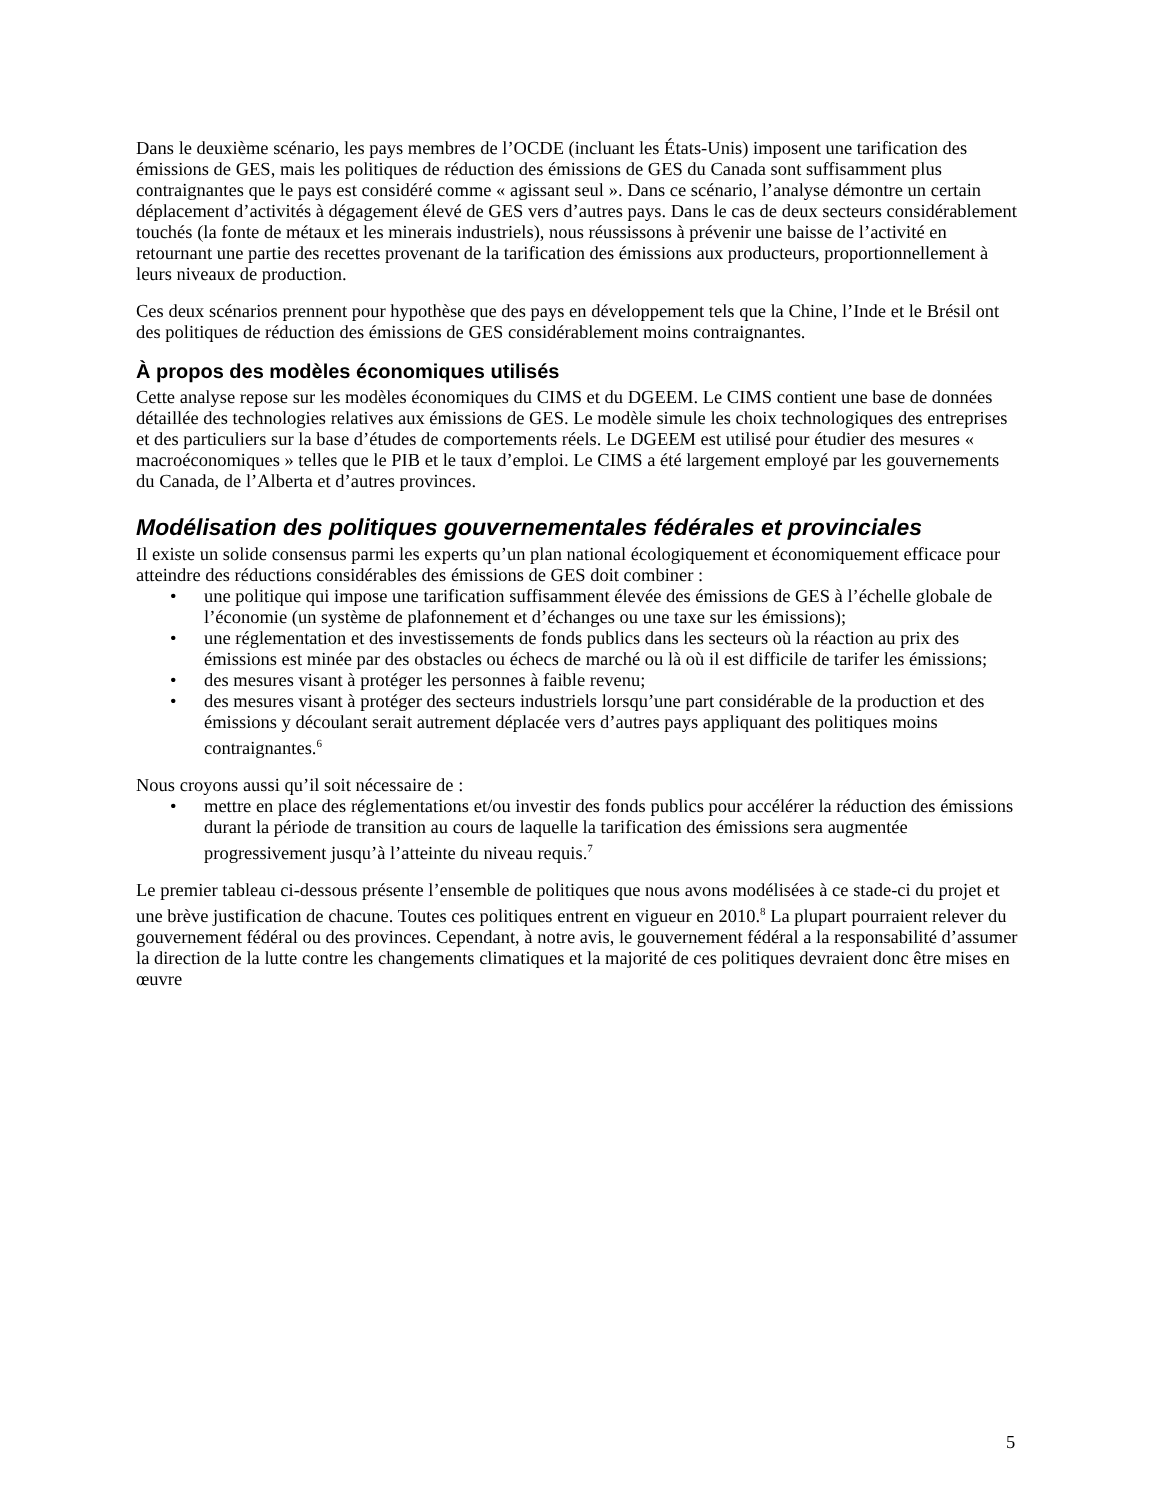Dans le deuxième scénario, les pays membres de l’OCDE (incluant les États-Unis) imposent une tarification des émissions de GES, mais les politiques de réduction des émissions de GES du Canada sont suffisamment plus contraignantes que le pays est considéré comme « agissant seul ». Dans ce scénario, l’analyse démontre un certain déplacement d’activités à dégagement élevé de GES vers d’autres pays. Dans le cas de deux secteurs considérablement touchés (la fonte de métaux et les minerais industriels), nous réussissons à prévenir une baisse de l’activité en retournant une partie des recettes provenant de la tarification des émissions aux producteurs, proportionnellement à leurs niveaux de production.
Ces deux scénarios prennent pour hypothèse que des pays en développement tels que la Chine, l’Inde et le Brésil ont des politiques de réduction des émissions de GES considérablement moins contraignantes.
À propos des modèles économiques utilisés
Cette analyse repose sur les modèles économiques du CIMS et du DGEEM. Le CIMS contient une base de données détaillée des technologies relatives aux émissions de GES. Le modèle simule les choix technologiques des entreprises et des particuliers sur la base d’études de comportements réels. Le DGEEM est utilisé pour étudier des mesures « macroéconomiques » telles que le PIB et le taux d’emploi. Le CIMS a été largement employé par les gouvernements du Canada, de l’Alberta et d’autres provinces.
Modélisation des politiques gouvernementales fédérales et provinciales
Il existe un solide consensus parmi les experts qu’un plan national écologiquement et économiquement efficace pour atteindre des réductions considérables des émissions de GES doit combiner :
• une politique qui impose une tarification suffisamment élevée des émissions de GES à l’échelle globale de l’économie (un système de plafonnement et d’échanges ou une taxe sur les émissions);
• une réglementation et des investissements de fonds publics dans les secteurs où la réaction au prix des émissions est minée par des obstacles ou échecs de marché ou là où il est difficile de tarifer les émissions;
• des mesures visant à protéger les personnes à faible revenu;
• des mesures visant à protéger des secteurs industriels lorsqu’une part considérable de la production et des émissions y découlant serait autrement déplacée vers d’autres pays appliquant des politiques moins contraignantes.<sup>6</sup>
Nous croyons aussi qu’il soit nécessaire de :
• mettre en place des réglementations et/ou investir des fonds publics pour accélérer la réduction des émissions durant la période de transition au cours de laquelle la tarification des émissions sera augmentée progressivement jusqu’à l’atteinte du niveau requis.<sup>7</sup>
Le premier tableau ci-dessous présente l’ensemble de politiques que nous avons modélisées à ce stade-ci du projet et une brève justification de chacune. Toutes ces politiques entrent en vigueur en 2010.<sup>8</sup> La plupart pourraient relever du gouvernement fédéral ou des provinces. Cependant, à notre avis, le gouvernement fédéral a la responsabilité d’assumer la direction de la lutte contre les changements climatiques et la majorité de ces politiques devraient donc être mises en œuvre
5